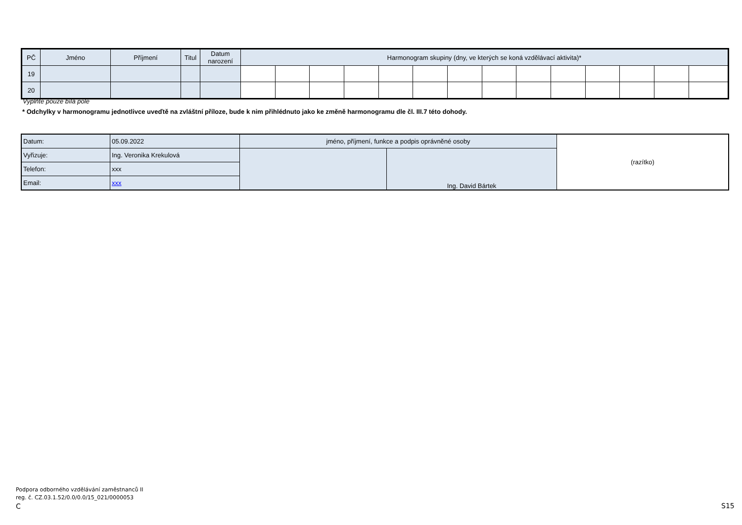| PČ | Jméno | Příjmení | Titul | Datum narození | Harmonogram skupiny (dny, ve kterých se koná vzdělávací aktivita)* | | | | | | | | | | | | | |
| --- | --- | --- | --- | --- | --- | --- | --- | --- | --- | --- | --- | --- | --- | --- | --- | --- | --- | --- |
| 19 | | | | | | | | | | | | | | | | | | |
| 20 | | | | | | | | | | | | | | | | | | |
Vyplňte pouze bílá pole
* Odchylky v harmonogramu jednotlivce uveďtě na zvláštní příloze, bude k nim přihlédnuto jako ke změně harmonogramu dle čl. III.7 této dohody.
| Datum: | 05.09.2022 | jméno, příjmení, funkce a podpis oprávněné osoby | | (razítko) |
| Vyřizuje: | Ing. Veronika Krekulová | | Ing. David Bártek | |
| Telefon: | xxx | | | |
| Email: | xxx | | | |
Podpora odborného vzdělávání zaměstnanců II
reg. č. CZ.03.1.52/0.0/0.0/15_021/0000053
C S15